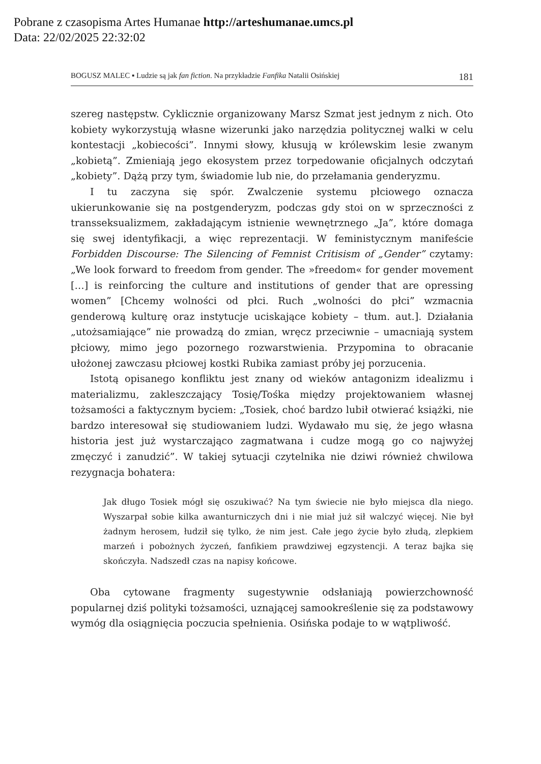Pobrane z czasopisma Artes Humanae http://arteshumanae.umcs.pl
Data: 22/02/2025 22:32:02
BOGUSZ MALEC ▪ Ludzie są jak fan fiction. Na przykładzie Fanfika Natalii Osińskiej 181
szereg następstw. Cyklicznie organizowany Marsz Szmat jest jednym z nich. Oto kobiety wykorzystują własne wizerunki jako narzędzia politycznej walki w celu kontestacji „kobiecości”. Innymi słowy, kłusują w królewskim lesie zwanym „kobietą”. Zmieniają jego ekosystem przez torpedowanie oficjalnych odczytań „kobiety”. Dążą przy tym, świadomie lub nie, do przełamania genderyzmu.
I tu zaczyna się spór. Zwalczenie systemu płciowego oznacza ukierunkowanie się na postgenderyzm, podczas gdy stoi on w sprzeczności z transseksualizmem, zakładającym istnienie wewnętrznego „Ja”, które domaga się swej identyfikacji, a więc reprezentacji. W feministycznym manifeście Forbidden Discourse: The Silencing of Femnist Critisism of „Gender” czytamy: „We look forward to freedom from gender. The »freedom« for gender movement […] is reinforcing the culture and institutions of gender that are opressing women” [Chcemy wolności od płci. Ruch „wolności do płci” wzmacnia genderową kulturę oraz instytucje uciskające kobiety – tłum. aut.]. Działania „utożsamiające” nie prowadzą do zmian, wręcz przeciwnie – umacniają system płciowy, mimo jego pozornego rozwarstwienia. Przypomina to obracanie ułożonej zawczasu płciowej kostki Rubika zamiast próby jej porzucenia.
Istotą opisanego konfliktu jest znany od wieków antagonizm idealizmu i materializmu, zakleszczający Tosię/Tośka między projektowaniem własnej tożsamości a faktycznym byciem: „Tosiek, choć bardzo lubił otwierać książki, nie bardzo interesował się studiowaniem ludzi. Wydawało mu się, że jego własna historia jest już wystarczająco zagmatwana i cudze mogą go co najwyżej zmęczyć i zanudzić”. W takiej sytuacji czytelnika nie dziwi również chwilowa rezygnacja bohatera:
Jak długo Tosiek mógł się oszukiwać? Na tym świecie nie było miejsca dla niego. Wyszarpał sobie kilka awanturniczych dni i nie miał już sił walczyć więcej. Nie był żadnym herosem, łudził się tylko, że nim jest. Całe jego życie było złudą, zlepkiem marzeń i pobożnych życzeń, fanfikiem prawdziwej egzystencji. A teraz bajka się skończyła. Nadszedł czas na napisy końcowe.
Oba cytowane fragmenty sugestywnie odsłaniają powierzchowność popularnej dziś polityki tożsamości, uznającej samookreślenie się za podstawowy wymóg dla osiągnięcia poczucia spełnienia. Osińska podaje to w wątpliwość.